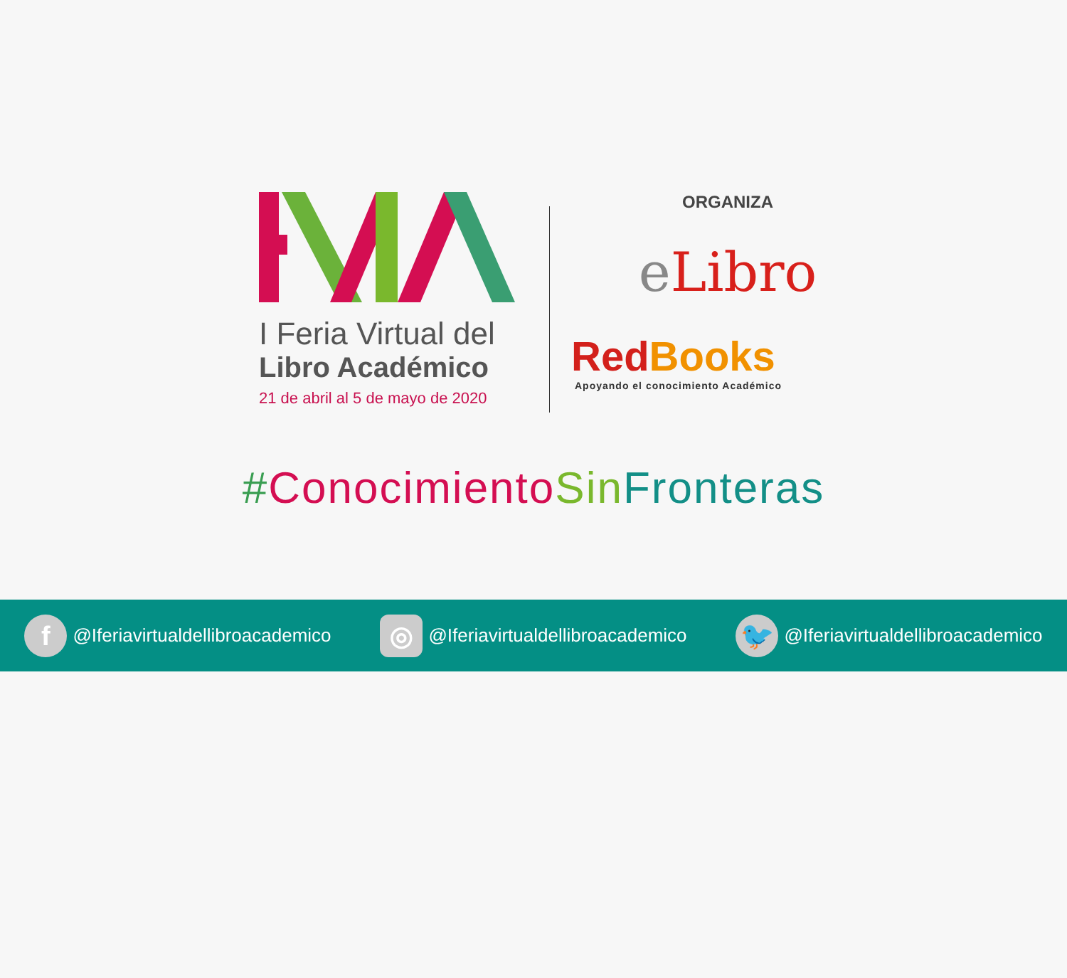I Feria Virtual del
Libro Académico
21 de abril al 5 de mayo de 2020
ORGANIZA
e Libro
Red Books
Apoyando el conocimiento Académico
#Conocimiento Sin Fronteras
f @Iferiavirtualdellibroacademico
◎ @Iferiavirtualdellibroacademico
🐦 @Iferiavirtualdellibroacademico